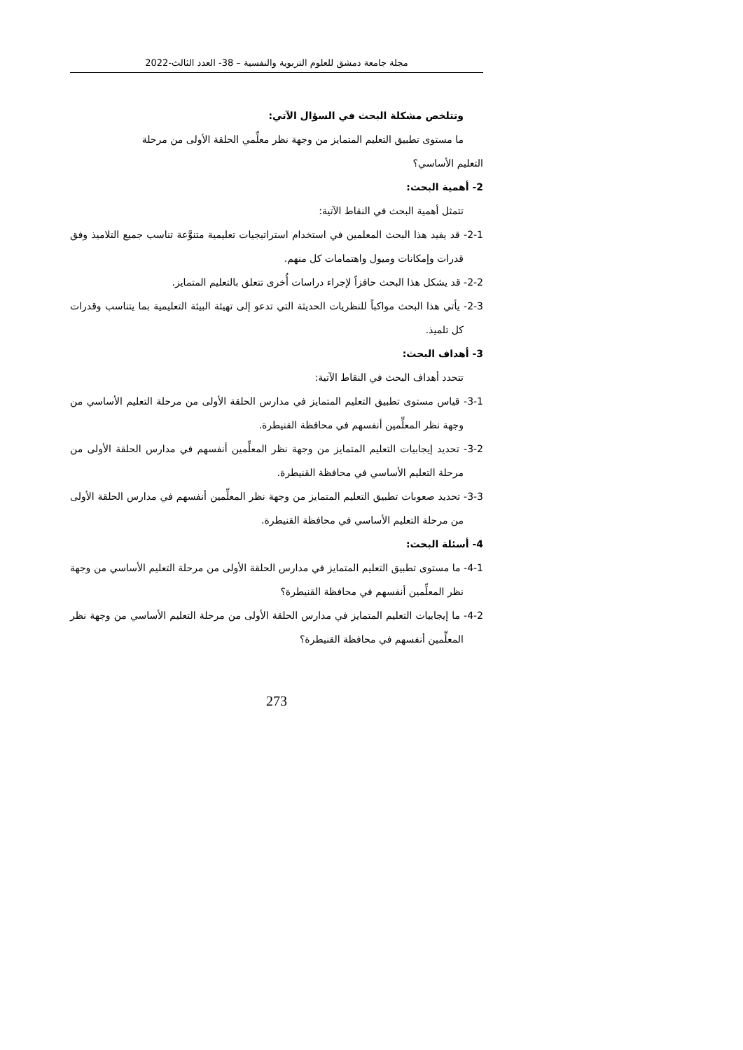مجلة جامعة دمشق للعلوم التربوية والنفسية – 38- العدد الثالث-2022
وتتلخص مشكلة البحث في السؤال الآتي:
ما مستوى تطبيق التعليم المتمايز من وجهة نظر معلِّمي الحلقة الأولى من مرحلة
التعليم الأساسي؟
2- أهمية البحث:
تتمثل أهمية البحث في النقاط الآتية:
2-1- قد يفيد هذا البحث المعلمين في استخدام استراتيجيات تعليمية متنوَّعة تناسب جميع التلاميذ وفق قدرات وإمكانات وميول واهتمامات كل منهم.
2-2- قد يشكل هذا البحث حافزاً لإجراء دراسات أُخرى تتعلق بالتعليم المتمايز.
2-3- يأتي هذا البحث مواكباً للنظريات الحديثة التي تدعو إلى تهيئة البيئة التعليمية بما يتناسب وقدرات كل تلميذ.
3- أهداف البحث:
تتحدد أهداف البحث في النقاط الآتية:
3-1- قياس مستوى تطبيق التعليم المتمايز في مدارس الحلقة الأولى من مرحلة التعليم الأساسي من وجهة نظر المعلِّمين أنفسهم في محافظة القنيطرة.
3-2- تحديد إيجابيات التعليم المتمايز من وجهة نظر المعلِّمين أنفسهم في مدارس الحلقة الأولى من مرحلة التعليم الأساسي في محافظة القنيطرة.
3-3- تحديد صعوبات تطبيق التعليم المتمايز من وجهة نظر المعلِّمين أنفسهم في مدارس الحلقة الأولى من مرحلة التعليم الأساسي في محافظة القنيطرة.
4- أسئلة البحث:
4-1- ما مستوى تطبيق التعليم المتمايز في مدارس الحلقة الأولى من مرحلة التعليم الأساسي من وجهة نظر المعلِّمين أنفسهم في محافظة القنيطرة؟
4-2- ما إيجابيات التعليم المتمايز في مدارس الحلقة الأولى من مرحلة التعليم الأساسي من وجهة نظر المعلِّمين أنفسهم في محافظة القنيطرة؟
273